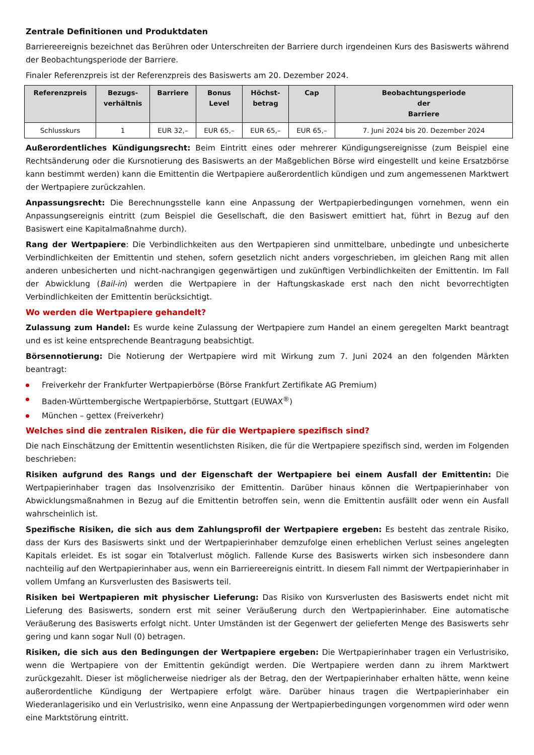Zentrale Definitionen und Produktdaten
Barriereereignis bezeichnet das Berühren oder Unterschreiten der Barriere durch irgendeinen Kurs des Basiswerts während der Beobachtungsperiode der Barriere.
Finaler Referenzpreis ist der Referenzpreis des Basiswerts am 20. Dezember 2024.
| Referenzpreis | Bezugs- verhältnis | Barriere | Bonus Level | Höchst- betrag | Cap | Beobachtungsperiode der Barriere |
| --- | --- | --- | --- | --- | --- | --- |
| Schlusskurs | 1 | EUR 32,– | EUR 65,– | EUR 65,– | EUR 65,– | 7. Juni 2024 bis 20. Dezember 2024 |
Außerordentliches Kündigungsrecht: Beim Eintritt eines oder mehrerer Kündigungsereignisse (zum Beispiel eine Rechtsänderung oder die Kursnotierung des Basiswerts an der Maßgeblichen Börse wird eingestellt und keine Ersatzbörse kann bestimmt werden) kann die Emittentin die Wertpapiere außerordentlich kündigen und zum angemessenen Marktwert der Wertpapiere zurückzahlen.
Anpassungsrecht: Die Berechnungsstelle kann eine Anpassung der Wertpapierbedingungen vornehmen, wenn ein Anpassungsereignis eintritt (zum Beispiel die Gesellschaft, die den Basiswert emittiert hat, führt in Bezug auf den Basiswert eine Kapitalmaßnahme durch).
Rang der Wertpapiere: Die Verbindlichkeiten aus den Wertpapieren sind unmittelbare, unbedingte und unbesicherte Verbindlichkeiten der Emittentin und stehen, sofern gesetzlich nicht anders vorgeschrieben, im gleichen Rang mit allen anderen unbesicherten und nicht-nachrangigen gegenwärtigen und zukünftigen Verbindlichkeiten der Emittentin. Im Fall der Abwicklung (Bail-in) werden die Wertpapiere in der Haftungskaskade erst nach den nicht bevorrechtigten Verbindlichkeiten der Emittentin berücksichtigt.
Wo werden die Wertpapiere gehandelt?
Zulassung zum Handel: Es wurde keine Zulassung der Wertpapiere zum Handel an einem geregelten Markt beantragt und es ist keine entsprechende Beantragung beabsichtigt.
Börsennotierung: Die Notierung der Wertpapiere wird mit Wirkung zum 7. Juni 2024 an den folgenden Märkten beantragt:
Freiverkehr der Frankfurter Wertpapierbörse (Börse Frankfurt Zertifikate AG Premium)
Baden-Württembergische Wertpapierbörse, Stuttgart (EUWAX<sup>®</sup>)
München – gettex (Freiverkehr)
Welches sind die zentralen Risiken, die für die Wertpapiere spezifisch sind?
Die nach Einschätzung der Emittentin wesentlichsten Risiken, die für die Wertpapiere spezifisch sind, werden im Folgenden beschrieben:
Risiken aufgrund des Rangs und der Eigenschaft der Wertpapiere bei einem Ausfall der Emittentin: Die Wertpapierinhaber tragen das Insolvenzrisiko der Emittentin. Darüber hinaus können die Wertpapierinhaber von Abwicklungsmaßnahmen in Bezug auf die Emittentin betroffen sein, wenn die Emittentin ausfällt oder wenn ein Ausfall wahrscheinlich ist.
Spezifische Risiken, die sich aus dem Zahlungsprofil der Wertpapiere ergeben: Es besteht das zentrale Risiko, dass der Kurs des Basiswerts sinkt und der Wertpapierinhaber demzufolge einen erheblichen Verlust seines angelegten Kapitals erleidet. Es ist sogar ein Totalverlust möglich. Fallende Kurse des Basiswerts wirken sich insbesondere dann nachteilig auf den Wertpapierinhaber aus, wenn ein Barriereereignis eintritt. In diesem Fall nimmt der Wertpapierinhaber in vollem Umfang an Kursverlusten des Basiswerts teil.
Risiken bei Wertpapieren mit physischer Lieferung: Das Risiko von Kursverlusten des Basiswerts endet nicht mit Lieferung des Basiswerts, sondern erst mit seiner Veräußerung durch den Wertpapierinhaber. Eine automatische Veräußerung des Basiswerts erfolgt nicht. Unter Umständen ist der Gegenwert der gelieferten Menge des Basiswerts sehr gering und kann sogar Null (0) betragen.
Risiken, die sich aus den Bedingungen der Wertpapiere ergeben: Die Wertpapierinhaber tragen ein Verlustrisiko, wenn die Wertpapiere von der Emittentin gekündigt werden. Die Wertpapiere werden dann zu ihrem Marktwert zurückgezahlt. Dieser ist möglicherweise niedriger als der Betrag, den der Wertpapierinhaber erhalten hätte, wenn keine außerordentliche Kündigung der Wertpapiere erfolgt wäre. Darüber hinaus tragen die Wertpapierinhaber ein Wiederanlagerisiko und ein Verlustrisiko, wenn eine Anpassung der Wertpapierbedingungen vorgenommen wird oder wenn eine Marktstörung eintritt.